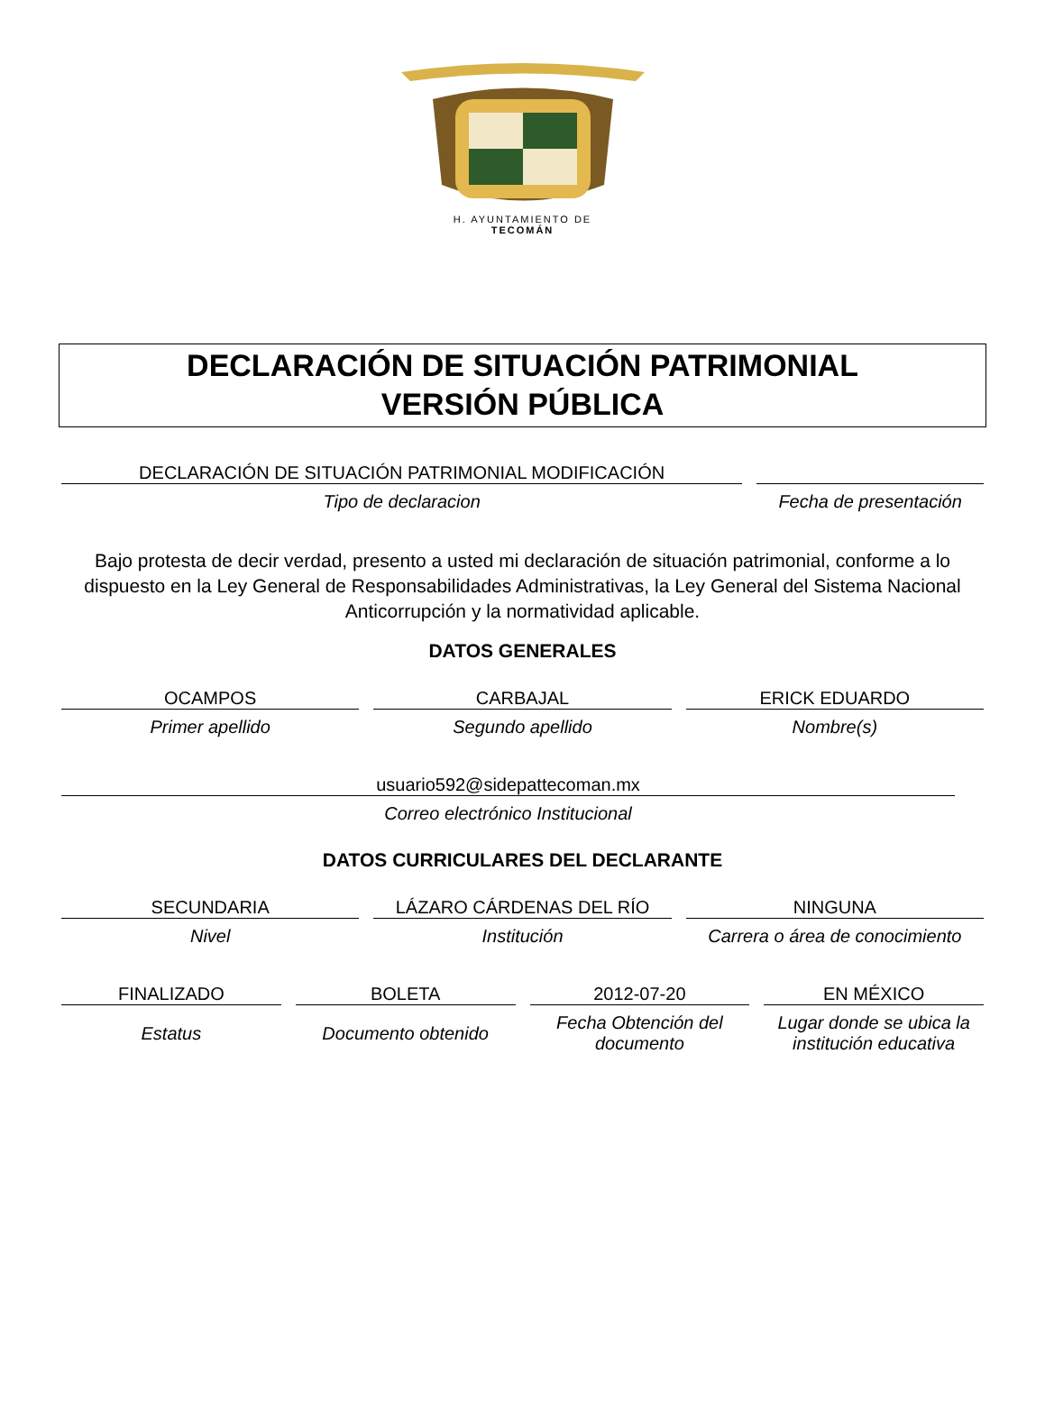H. AYUNTAMIENTO DE
TECOMÁN
DECLARACIÓN DE SITUACIÓN PATRIMONIAL
VERSIÓN PÚBLICA
DECLARACIÓN DE SITUACIÓN PATRIMONIAL MODIFICACIÓN
Tipo de declaracion
Fecha de presentación
Bajo protesta de decir verdad, presento a usted mi declaración de situación patrimonial, conforme a lo dispuesto en la Ley General de Responsabilidades Administrativas, la Ley General del Sistema Nacional Anticorrupción y la normatividad aplicable.
DATOS GENERALES
OCAMPOS
Primer apellido
CARBAJAL
Segundo apellido
ERICK EDUARDO
Nombre(s)
usuario592@sidepattecoman.mx
Correo electrónico Institucional
DATOS CURRICULARES DEL DECLARANTE
SECUNDARIA
Nivel
LÁZARO CÁRDENAS DEL RÍO
Institución
NINGUNA
Carrera o área de conocimiento
FINALIZADO
Estatus
BOLETA
Documento obtenido
2012-07-20
Fecha Obtención del documento
EN MÉXICO
Lugar donde se ubica la institución educativa